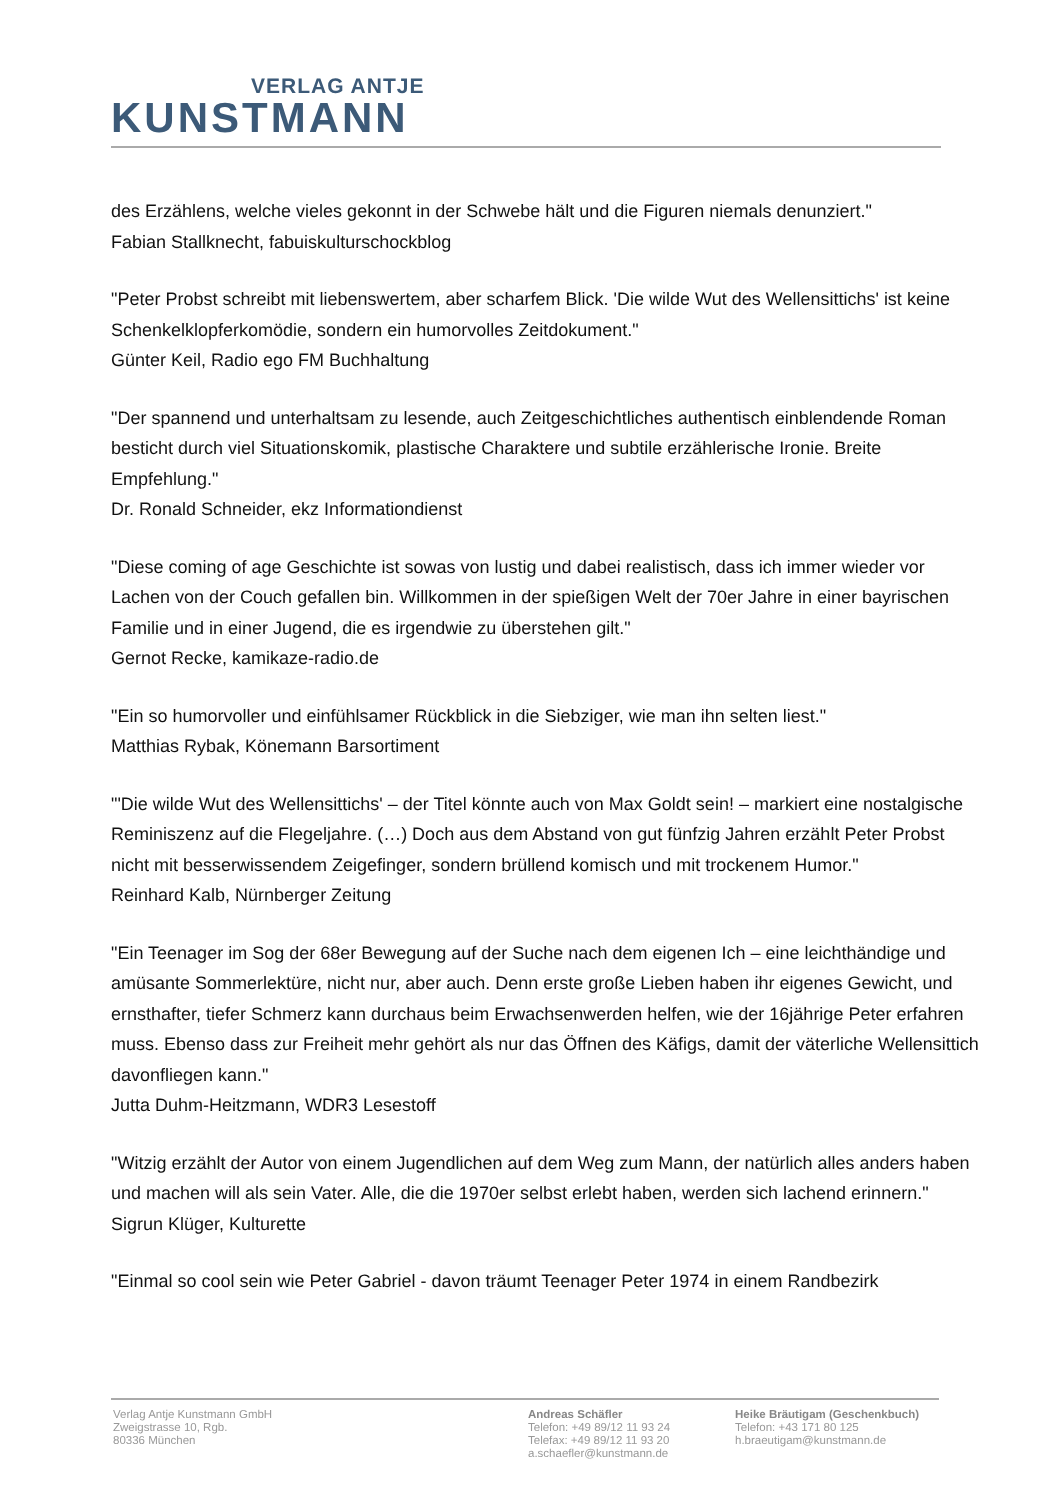VERLAG ANTJE
KUNSTMANN
des Erzählens, welche vieles gekonnt in der Schwebe hält und die Figuren niemals denunziert."
Fabian Stallknecht, fabuiskulturschockblog
"Peter Probst schreibt mit liebenswertem, aber scharfem Blick. 'Die wilde Wut des Wellensittichs' ist keine Schenkelklopferkomödie, sondern ein humorvolles Zeitdokument."
Günter Keil, Radio ego FM Buchhaltung
"Der spannend und unterhaltsam zu lesende, auch Zeitgeschichtliches authentisch einblendende Roman besticht durch viel Situationskomik, plastische Charaktere und subtile erzählerische Ironie. Breite Empfehlung."
Dr. Ronald Schneider, ekz Informationdienst
"Diese coming of age Geschichte ist sowas von lustig und dabei realistisch, dass ich immer wieder vor Lachen von der Couch gefallen bin. Willkommen in der spießigen Welt der 70er Jahre in einer bayrischen Familie und in einer Jugend, die es irgendwie zu überstehen gilt."
Gernot Recke, kamikaze-radio.de
"Ein so humorvoller und einfühlsamer Rückblick in die Siebziger, wie man ihn selten liest."
Matthias Rybak, Könemann Barsortiment
"'Die wilde Wut des Wellensittichs' – der Titel könnte auch von Max Goldt sein! – markiert eine nostalgische Reminiszenz auf die Flegeljahre. (…) Doch aus dem Abstand von gut fünfzig Jahren erzählt Peter Probst nicht mit besserwissendem Zeigefinger, sondern brüllend komisch und mit trockenem Humor."
Reinhard Kalb, Nürnberger Zeitung
"Ein Teenager im Sog der 68er Bewegung auf der Suche nach dem eigenen Ich – eine leichthändige und amüsante Sommerlektüre, nicht nur, aber auch. Denn erste große Lieben haben ihr eigenes Gewicht, und ernsthafter, tiefer Schmerz kann durchaus beim Erwachsenwerden helfen, wie der 16jährige Peter erfahren muss. Ebenso dass zur Freiheit mehr gehört als nur das Öffnen des Käfigs, damit der väterliche Wellensittich davonfliegen kann."
Jutta Duhm-Heitzmann, WDR3 Lesestoff
"Witzig erzählt der Autor von einem Jugendlichen auf dem Weg zum Mann, der natürlich alles anders haben und machen will als sein Vater. Alle, die die 1970er selbst erlebt haben, werden sich lachend erinnern."
Sigrun Klüger, Kulturette
"Einmal so cool sein wie Peter Gabriel - davon träumt Teenager Peter 1974 in einem Randbezirk
Verlag Antje Kunstmann GmbH
Zweigstrasse 10, Rgb.
80336 München
Andreas Schäfler
Telefon: +49 89/12 11 93 24
Telefax: +49 89/12 11 93 20
a.schaefler@kunstmann.de
Heike Bräutigam (Geschenkbuch)
Telefon: +43 171 80 125
h.braeutigam@kunstmann.de